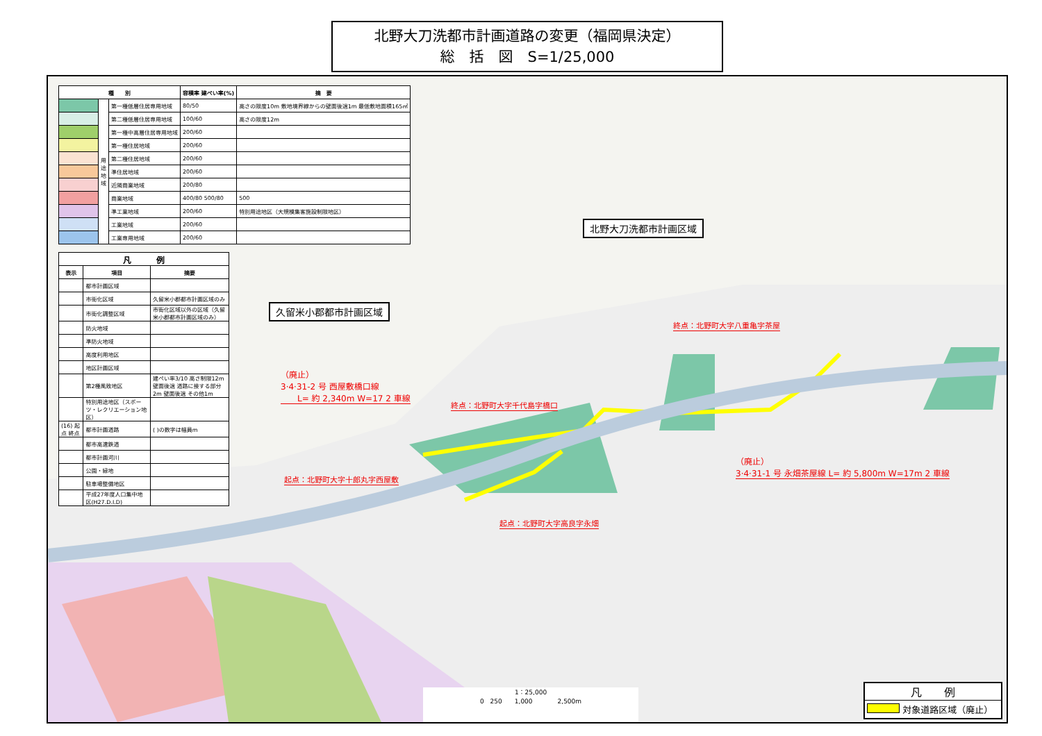北野大刀洗都市計画道路の変更（福岡県決定）
総　括　図　S=1/25,000
| 種 別 | | | 容積率 建ぺい率(%) | 摘 要 |
| --- | --- | --- | --- | --- |
| | 用 途 地 域 | 第一種低層住居専用地域 | 80/50 | 高さの限度10m 敷地境界線からの壁面後退1m 最低敷地面積165㎡ |
| | | 第二種低層住居専用地域 | 100/60 | 高さの限度12m |
| | | 第一種中高層住居専用地域 | 200/60 | |
| | | 第一種住居地域 | 200/60 | |
| | | 第二種住居地域 | 200/60 | |
| | | 準住居地域 | 200/60 | |
| | | 近隣商業地域 | 200/80 | |
| | | 商業地域 | 400/80 500/80 | 500 |
| | | 準工業地域 | 200/60 | 特別用途地区（大規模集客施設制限地区） |
| | | 工業地域 | 200/60 | |
| | | 工業専用地域 | 200/60 | |
| 凡 例 | | |
| --- | --- | --- |
| 表示 | 項目 | 摘要 |
| | 都市計画区域 | |
| | 市街化区域 | 久留米小郡都市計画区域のみ |
| | 市街化調整区域 | 市街化区域以外の区域（久留米小郡都市計画区域のみ） |
| | 防火地域 | |
| | 準防火地域 | |
| | 高度利用地区 | |
| | 地区計画区域 | |
| | 第2種風致地区 | 建ぺい率3/10 高さ制限12m 壁面後退 道路に接する部分2m 壁面後退 その他1m |
| | 特別用途地区（スポーツ・レクリエーション地区） | |
| (16) 起点 終点 | 都市計画道路 | ( )の数字は幅員m |
| | 都市高速鉄道 | |
| | 都市計画河川 | |
| | 公園・緑地 | |
| | 駐車場整備地区 | |
| | 平成27年度人口集中地区(H27.D.I.D) | |
久留米小郡都市計画区域
北野大刀洗都市計画区域
（廃止）
3·4·31-2 号 西屋敷橋口線
　　L= 約 2,340m W=17 2 車線
終点：北野町大字千代島字橋口
起点：北野町大字十郎丸字西屋敷
終点：北野町大字八重亀字茶屋
（廃止）
3·4·31-1 号 永畑茶屋線 L= 約 5,800m W=17m 2 車線
起点：北野町大字高良字永畑
1：25,000
0　250　　1,000　　　　2,500m
凡　　例
対象道路区域（廃止）